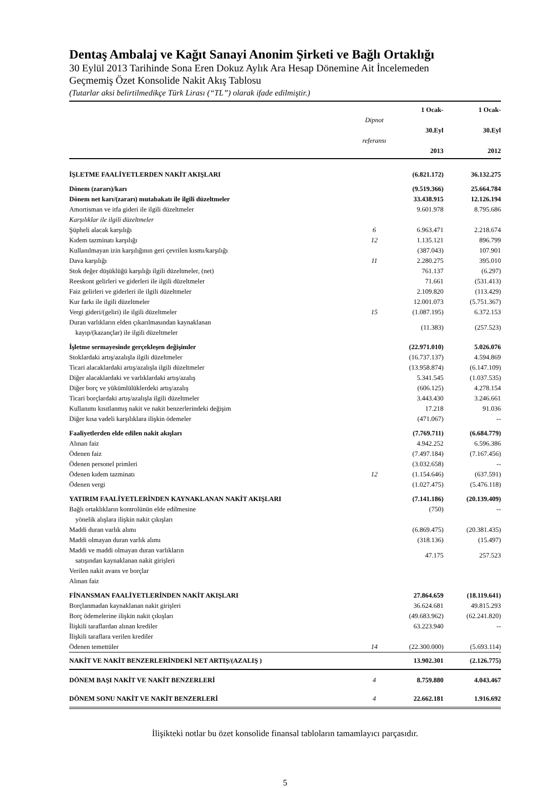Dentaş Ambalaj ve Kağıt Sanayi Anonim Şirketi ve Bağlı Ortaklığı
30 Eylül 2013 Tarihinde Sona Eren Dokuz Aylık Ara Hesap Dönemine Ait İncelemeden
Geçmemiş Özet Konsolide Nakit Akış Tablosu
(Tutarlar aksi belirtilmedikçe Türk Lirası (“TL”) olarak ifade edilmiştir.)
| | Dipnot referansı | 1 Ocak- 30.Eyl 2013 | 1 Ocak- 30.Eyl 2012 |
| --- | --- | --- | --- |
| İŞLETME FAALİYETLERDEN NAKİT AKIŞLARI | | (6.821.172) | 36.132.275 |
| Dönem (zararı)/karı | | (9.519.366) | 25.664.784 |
| Dönem net karı/(zararı) mutabakatı ile ilgili düzeltmeler | | 33.438.915 | 12.126.194 |
| Amortisman ve itfa gideri ile ilgili düzeltmeler | | 9.601.978 | 8.795.686 |
| Karşılıklar ile ilgili düzeltmeler | | | |
| Şüpheli alacak karşılığı | 6 | 6.963.471 | 2.218.674 |
| Kıdem tazminatı karşılığı | 12 | 1.135.121 | 896.799 |
| Kullanılmayan izin karşılığının geri çevrilen kısmı/karşılığı | | (387.043) | 107.901 |
| Dava karşılığı | 11 | 2.280.275 | 395.010 |
| Stok değer düşüklüğü karşılığı ilgili düzeltmeler, (net) | | 761.137 | (6.297) |
| Reeskont gelirleri ve giderleri ile ilgili düzeltmeler | | 71.661 | (531.413) |
| Faiz gelirleri ve giderleri ile ilgili düzeltmeler | | 2.109.820 | (113.429) |
| Kur farkı ile ilgili düzeltmeler | | 12.001.073 | (5.751.367) |
| Vergi gideri/(geliri) ile ilgili düzeltmeler | 15 | (1.087.195) | 6.372.153 |
| Duran varlıkların elden çıkarılmasından kaynaklanan kayıp/(kazançlar) ile ilgili düzeltmeler | | (11.383) | (257.523) |
| İşletme sermayesinde gerçekleşen değişimler | | (22.971.010) | 5.026.076 |
| Stoklardaki artış/azalışla ilgili düzeltmeler | | (16.737.137) | 4.594.869 |
| Ticari alacaklardaki artış/azalışla ilgili düzeltmeler | | (13.958.874) | (6.147.109) |
| Diğer alacaklardaki ve varlıklardaki artış/azalış | | 5.341.545 | (1.037.535) |
| Diğer borç ve yükümlülüklerdeki artış/azalış | | (606.125) | 4.278.154 |
| Ticari borçlardaki artış/azalışla ilgili düzeltmeler | | 3.443.430 | 3.246.661 |
| Kullanımı kısıtlanmış nakit ve nakit benzerlerindeki değişim | | 17.218 | 91.036 |
| Diğer kısa vadeli karşılıklara ilişkin ödemeler | | (471.067) | -- |
| Faaliyetlerden elde edilen nakit akışları | | (7.769.711) | (6.684.779) |
| Alınan faiz | | 4.942.252 | 6.596.386 |
| Ödenen faiz | | (7.497.184) | (7.167.456) |
| Ödenen personel primleri | | (3.032.658) | -- |
| Ödenen kıdem tazminatı | 12 | (1.154.646) | (637.591) |
| Ödenen vergi | | (1.027.475) | (5.476.118) |
| YATIRIM FAALİYETLERİNDEN KAYNAKLANAN NAKİT AKIŞLARI | | (7.141.186) | (20.139.409) |
| Bağlı ortaklıkların kontrolünün elde edilmesine yönelik alışlara ilişkin nakit çıkışları | | (750) | -- |
| Maddi duran varlık alımı | | (6.869.475) | (20.381.435) |
| Maddi olmayan duran varlık alımı | | (318.136) | (15.497) |
| Maddi ve maddi olmayan duran varlıkların satışından kaynaklanan nakit girişleri | | 47.175 | 257.523 |
| Verilen nakit avans ve borçlar | | | |
| Alınan faiz | | | |
| FİNANSMAN FAALİYETLERİNDEN NAKİT AKIŞLARI | | 27.864.659 | (18.119.641) |
| Borçlanmadan kaynaklanan nakit girişleri | | 36.624.681 | 49.815.293 |
| Borç ödemelerine ilişkin nakit çıkışları | | (49.683.962) | (62.241.820) |
| İlişkili taraflardan alınan krediler | | 63.223.940 | -- |
| İlişkili taraflara verilen krediler | | | |
| Ödenen temettüler | 14 | (22.300.000) | (5.693.114) |
| NAKİT VE NAKİT BENZERLERİNDEKİ NET ARTIŞ/(AZALIŞ ) | | 13.902.301 | (2.126.775) |
| DÖNEM BAŞI NAKİT VE NAKİT BENZERLERİ | 4 | 8.759.880 | 4.043.467 |
| DÖNEM SONU NAKİT VE NAKİT BENZERLERİ | 4 | 22.662.181 | 1.916.692 |
İlişikteki notlar bu özet konsolide finansal tabloların tamamlayıcı parçasıdır.
5